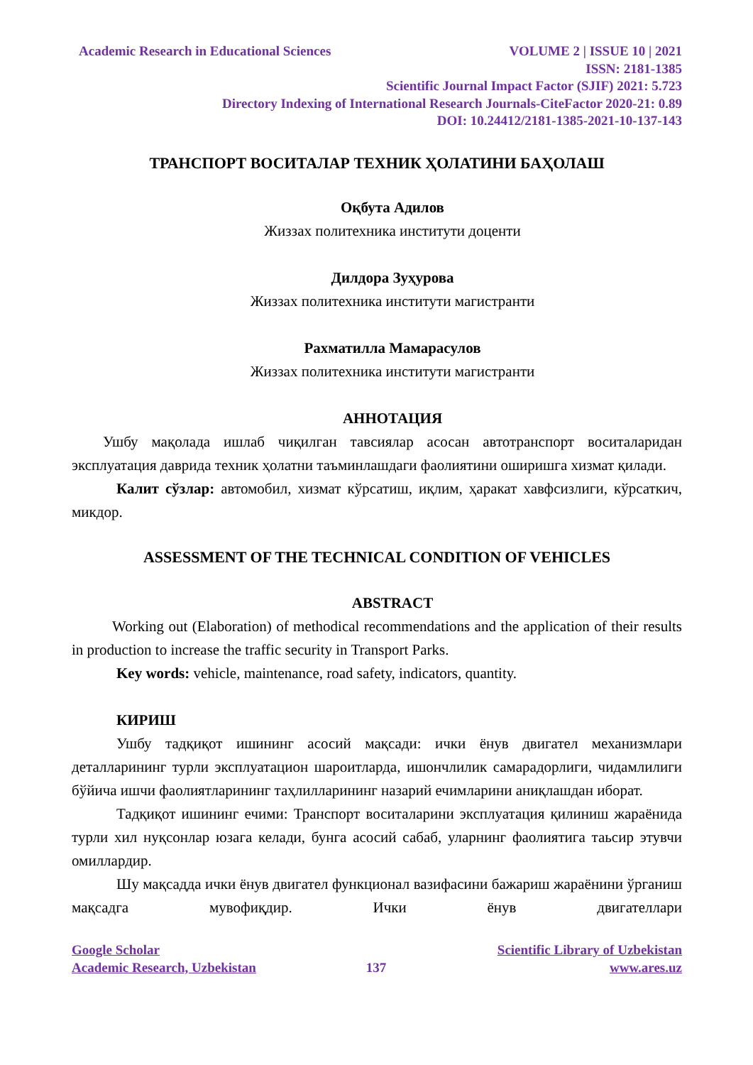Academic Research in Educational Sciences VOLUME 2 | ISSUE 10 | 2021
ISSN: 2181-1385
Scientific Journal Impact Factor (SJIF) 2021: 5.723
Directory Indexing of International Research Journals-CiteFactor 2020-21: 0.89
DOI: 10.24412/2181-1385-2021-10-137-143
ТРАНСПОРТ ВОСИТАЛАР ТЕХНИК ҲОЛАТИНИ БАҲОЛАШ
Оқбута Адилов
Жиззах политехника институти доценти
Дилдора Зуҳурова
Жиззах политехника институти магистранти
Рахматилла Мамарасулов
Жиззах политехника институти магистранти
АННОТАЦИЯ
Ушбу мақолада ишлаб чиқилган тавсиялар асосан автотранспорт воситаларидан эксплуатация даврида техник ҳолатни таъминлашдаги фаолиятини оширишга хизмат қилади.
Калит сўзлар: автомобил, хизмат кўрсатиш, иқлим, ҳаракат хавфсизлиги, кўрсаткич, микдор.
ASSESSMENT OF THE TECHNICAL CONDITION OF VEHICLES
ABSTRACT
Working out (Elaboration) of methodical recommendations and the application of their results in production to increase the traffic security in Transport Parks.
Key words: vehicle, maintenance, road safety, indicators, quantity.
КИРИШ
Ушбу тадқиқот ишининг асосий мақсади: ички ёнув двигател механизмлари деталларининг турли эксплуатацион шароитларда, ишончлилик самарадорлиги, чидамлилиги бўйича ишчи фаолиятларининг таҳлилларининг назарий ечимларини аниқлашдан иборат.
Тадқиқот ишининг ечими: Транспорт воситаларини эксплуатация қилиниш жараёнида турли хил нуқсонлар юзага келади, бунга асосий сабаб, уларнинг фаолиятига таьсир этувчи омиллардир.
Шу мақсадда ички ёнув двигател функционал вазифасини бажариш жараёнини ўрганиш мақсадга мувофиқдир. Ички ёнув двигателлари
Google Scholar Scientific Library of Uzbekistan
Academic Research, Uzbekistan 137 www.ares.uz